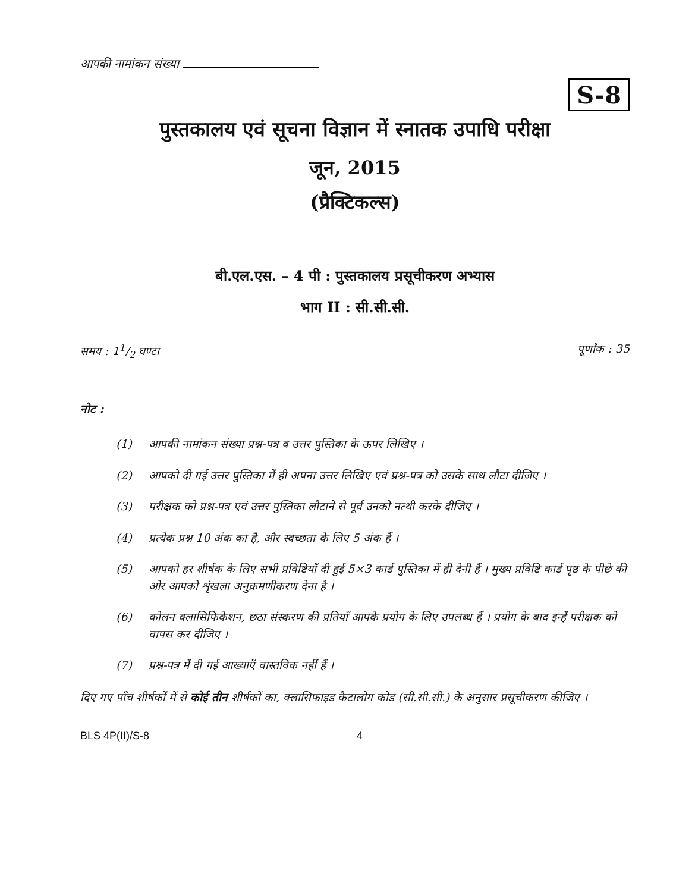आपकी नामांकन संख्या
S-8
पुस्तकालय एवं सूचना विज्ञान में स्नातक उपाधि परीक्षा
जून, 2015
(प्रैक्टिकल्स)
बी.एल.एस. – 4 पी : पुस्तकालय प्रसूचीकरण अभ्यास
भाग II : सी.सी.सी.
समय : 11/2 घण्टा पूर्णांक : 35
नोट :
(1) आपकी नामांकन संख्या प्रश्न-पत्र व उत्तर पुस्तिका के ऊपर लिखिए ।
(2) आपको दी गई उत्तर पुस्तिका में ही अपना उत्तर लिखिए एवं प्रश्न-पत्र को उसके साथ लौटा दीजिए ।
(3) परीक्षक को प्रश्न-पत्र एवं उत्तर पुस्तिका लौटाने से पूर्व उनको नत्थी करके दीजिए ।
(4) प्रत्येक प्रश्न 10 अंक का है, और स्वच्छता के लिए 5 अंक हैं ।
(5) आपको हर शीर्षक के लिए सभी प्रविष्टियाँ दी हुई 5×3 कार्ड पुस्तिका में ही देनी हैं । मुख्य प्रविष्टि कार्ड पृष्ठ के पीछे की ओर आपको शृंखला अनुक्रमणीकरण देना है ।
(6) कोलन क्लासिफिकेशन, छठा संस्करण की प्रतियाँ आपके प्रयोग के लिए उपलब्ध हैं । प्रयोग के बाद इन्हें परीक्षक को वापस कर दीजिए ।
(7) प्रश्न-पत्र में दी गई आख्याएँ वास्तविक नहीं हैं ।
दिए गए पाँच शीर्षकों में से कोई तीन शीर्षकों का, क्लासिफाइड कैटालोग कोड (सी.सी.सी.) के अनुसार प्रसूचीकरण कीजिए ।
BLS 4P(II)/S-8 4